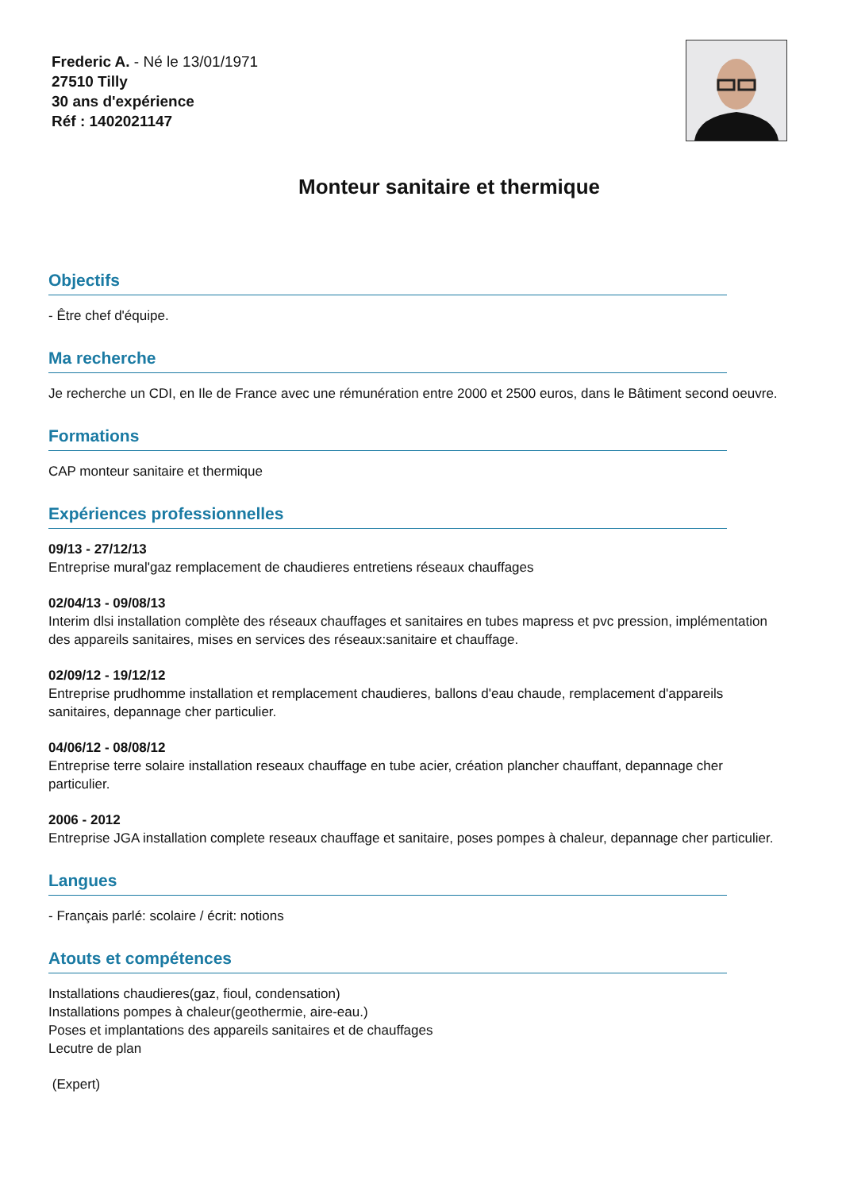Frederic A. - Né le 13/01/1971
27510 Tilly
30 ans d'expérience
Réf : 1402021147
Monteur sanitaire et thermique
Objectifs
- Être chef d'équipe.
Ma recherche
Je recherche un CDI, en Ile de France avec une rémunération entre 2000 et 2500 euros, dans le Bâtiment second oeuvre.
Formations
CAP monteur sanitaire et thermique
Expériences professionnelles
09/13 - 27/12/13
Entreprise mural'gaz remplacement de chaudieres entretiens réseaux chauffages
02/04/13 - 09/08/13
Interim dlsi installation complète des réseaux chauffages et sanitaires en tubes mapress et pvc pression, implémentation des appareils sanitaires, mises en services des réseaux:sanitaire et chauffage.
02/09/12 - 19/12/12
Entreprise prudhomme installation et remplacement chaudieres, ballons d'eau chaude, remplacement d'appareils sanitaires, depannage cher particulier.
04/06/12 - 08/08/12
Entreprise terre solaire installation reseaux chauffage en tube acier, création plancher chauffant, depannage cher particulier.
2006 - 2012
Entreprise JGA installation complete reseaux chauffage et sanitaire, poses pompes à chaleur, depannage cher particulier.
Langues
- Français parlé: scolaire / écrit: notions
Atouts et compétences
Installations chaudieres(gaz, fioul, condensation)
Installations pompes à chaleur(geothermie, aire-eau.)
Poses et implantations des appareils sanitaires et de chauffages
Lecutre de plan
(Expert)